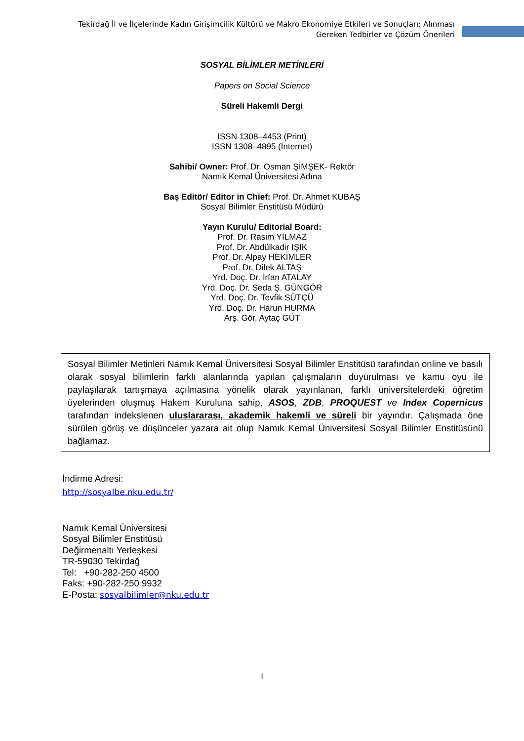Tekirdağ İl ve İlçelerinde Kadın Girişimcilik Kültürü ve Makro Ekonomiye Etkileri ve Sonuçları; Alınması Gereken Tedbirler ve Çözüm Önerileri
SOSYAL BİLİMLER METİNLERİ
Papers on Social Science
Süreli Hakemli Dergi
ISSN 1308–4453 (Print)
ISSN 1308–4895 (Internet)
Sahibi/ Owner: Prof. Dr. Osman ŞİMŞEK- Rektör
Namık Kemal Üniversitesi Adına
Baş Editör/ Editor in Chief: Prof. Dr. Ahmet KUBAŞ
Sosyal Bilimler Enstitüsü Müdürü
Yayın Kurulu/ Editorial Board:
Prof. Dr. Rasim YILMAZ
Prof. Dr. Abdülkadir IŞIK
Prof. Dr. Alpay HEKİMLER
Prof. Dr. Dilek ALTAŞ
Yrd. Doç. Dr. İrfan ATALAY
Yrd. Doç. Dr. Seda Ş. GÜNGÖR
Yrd. Doç. Dr. Tevfik SÜTÇÜ
Yrd. Doç. Dr. Harun HURMA
Arş. Gör. Aytaç GÜT
Sosyal Bilimler Metinleri Namık Kemal Üniversitesi Sosyal Bilimler Enstitüsü tarafından online ve basılı olarak sosyal bilimlerin farklı alanlarında yapılan çalışmaların duyurulması ve kamu oyu ile paylaşılarak tartışmaya açılmasına yönelik olarak yayınlanan, farklı üniversitelerdeki öğretim üyelerinden oluşmuş Hakem Kuruluna sahip, ASOS, ZDB, PROQUEST ve Index Copernicus tarafından indekslenen uluslararası, akademik hakemli ve süreli bir yayındır. Çalışmada öne sürülen görüş ve düşünceler yazara ait olup Namık Kemal Üniversitesi Sosyal Bilimler Enstitüsünü bağlamaz.
İndirme Adresi:
http://sosyalbe.nku.edu.tr/
Namık Kemal Üniversitesi
Sosyal Bilimler Enstitüsü
Değirmenaltı Yerleşkesi
TR-59030 Tekirdağ
Tel: +90-282-250 4500
Faks: +90-282-250 9932
E-Posta: sosyalbilimler@nku.edu.tr
I